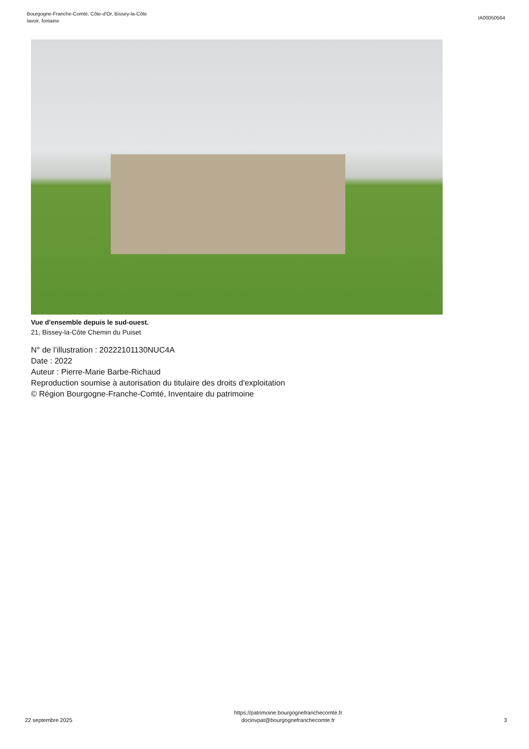Bourgogne-Franche-Comté, Côte-d'Or, Bissey-la-Côte
lavoir, fontaine
IA00050564
Vue d'ensemble depuis le sud-ouest.
21, Bissey-la-Côte Chemin du Puiset
N° de l’illustration : 20222101130NUC4A
Date : 2022
Auteur : Pierre-Marie Barbe-Richaud
Reproduction soumise à autorisation du titulaire des droits d'exploitation
© Région Bourgogne-Franche-Comté, Inventaire du patrimoine
22 septembre 2025
https://patrimoine.bourgognefranchecomte.fr
docinvpat@bourgognefranchecomte.fr
3